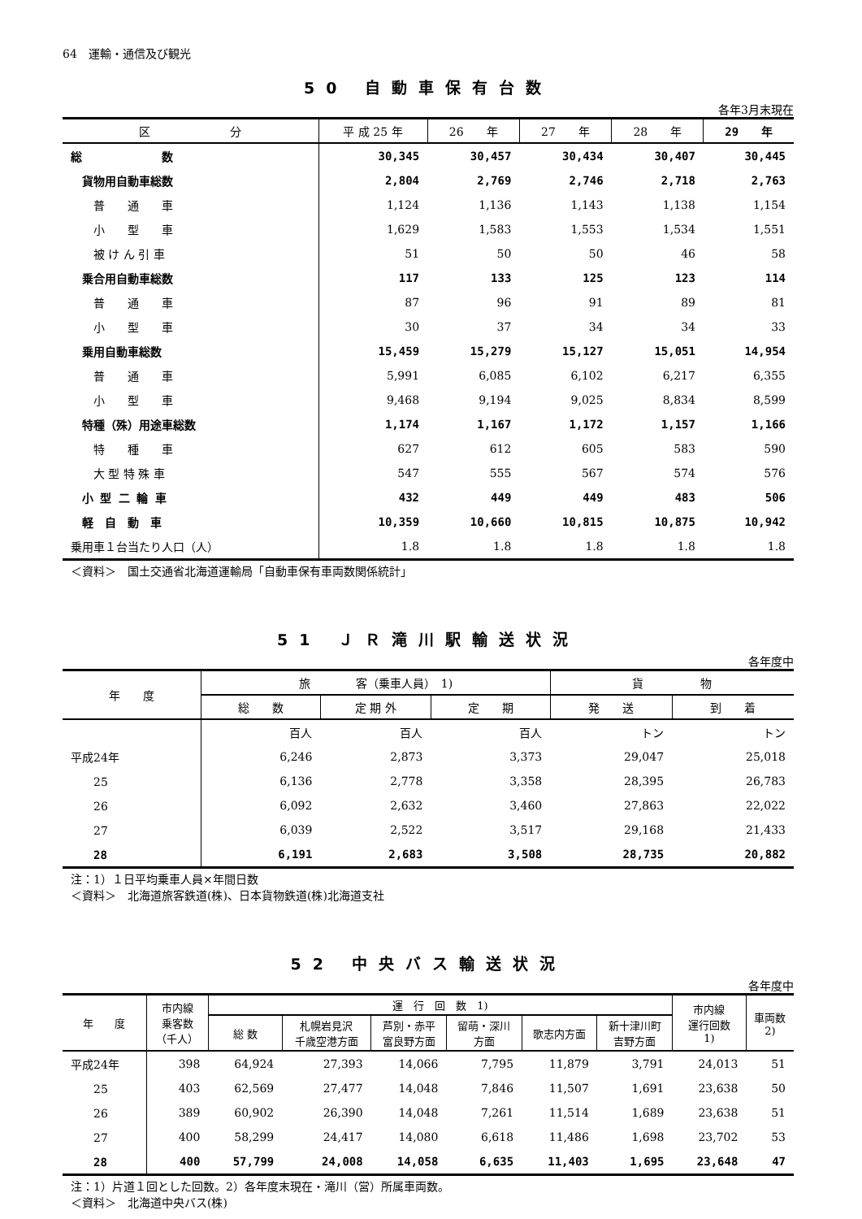64　運輸・通信及び観光
50 自動車保有台数
各年3月末現在
| 区 分 | 平 成 25 年 | 26 年 | 27 年 | 28 年 | 29 年 |
| --- | --- | --- | --- | --- | --- |
| 総 数 | 30,345 | 30,457 | 30,434 | 30,407 | 30,445 |
| 貨物用自動車総数 | 2,804 | 2,769 | 2,746 | 2,718 | 2,763 |
| 普 通 車 | 1,124 | 1,136 | 1,143 | 1,138 | 1,154 |
| 小 型 車 | 1,629 | 1,583 | 1,553 | 1,534 | 1,551 |
| 被 け ん 引 車 | 51 | 50 | 50 | 46 | 58 |
| 乗合用自動車総数 | 117 | 133 | 125 | 123 | 114 |
| 普 通 車 | 87 | 96 | 91 | 89 | 81 |
| 小 型 車 | 30 | 37 | 34 | 34 | 33 |
| 乗用自動車総数 | 15,459 | 15,279 | 15,127 | 15,051 | 14,954 |
| 普 通 車 | 5,991 | 6,085 | 6,102 | 6,217 | 6,355 |
| 小 型 車 | 9,468 | 9,194 | 9,025 | 8,834 | 8,599 |
| 特種（殊）用途車総数 | 1,174 | 1,167 | 1,172 | 1,157 | 1,166 |
| 特 種 車 | 627 | 612 | 605 | 583 | 590 |
| 大 型 特 殊 車 | 547 | 555 | 567 | 574 | 576 |
| 小 型 二 輪 車 | 432 | 449 | 449 | 483 | 506 |
| 軽 自 動 車 | 10,359 | 10,660 | 10,815 | 10,875 | 10,942 |
| 乗用車１台当たり人口（人） | 1.8 | 1.8 | 1.8 | 1.8 | 1.8 |
＜資料＞　国土交通省北海道運輸局「自動車保有車両数関係統計」
51 ＪＲ滝川駅輸送状況
各年度中
| 年 度 | 旅 客（乗車人員） 1) | | | 貨 物 | |
| --- | --- | --- | --- | --- | --- |
| | 総 数 | 定 期 外 | 定 期 | 発 送 | 到 着 |
| | 百人 | 百人 | 百人 | トン | トン |
| 平成24年 | 6,246 | 2,873 | 3,373 | 29,047 | 25,018 |
| 25 | 6,136 | 2,778 | 3,358 | 28,395 | 26,783 |
| 26 | 6,092 | 2,632 | 3,460 | 27,863 | 22,022 |
| 27 | 6,039 | 2,522 | 3,517 | 29,168 | 21,433 |
| 28 | 6,191 | 2,683 | 3,508 | 28,735 | 20,882 |
注：1）１日平均乗車人員×年間日数
＜資料＞　北海道旅客鉄道(株)、日本貨物鉄道(株)北海道支社
52 中央バス輸送状況
各年度中
| 年 度 | 市内線 乗客数 （千人） | 運 行 回 数 1) | | | | | | 市内線 運行回数 1) | 車両数 2) |
| --- | --- | --- | --- | --- | --- | --- | --- | --- | --- |
| | | 総 数 | 札幌岩見沢 千歳空港方面 | 芦別・赤平 富良野方面 | 留萌・深川 方面 | 歌志内方面 | 新十津川町 吉野方面 | | |
| 平成24年 | 398 | 64,924 | 27,393 | 14,066 | 7,795 | 11,879 | 3,791 | 24,013 | 51 |
| 25 | 403 | 62,569 | 27,477 | 14,048 | 7,846 | 11,507 | 1,691 | 23,638 | 50 |
| 26 | 389 | 60,902 | 26,390 | 14,048 | 7,261 | 11,514 | 1,689 | 23,638 | 51 |
| 27 | 400 | 58,299 | 24,417 | 14,080 | 6,618 | 11,486 | 1,698 | 23,702 | 53 |
| 28 | 400 | 57,799 | 24,008 | 14,058 | 6,635 | 11,403 | 1,695 | 23,648 | 47 |
注：1）片道１回とした回数。2）各年度末現在・滝川（営）所属車両数。
＜資料＞　北海道中央バス(株)